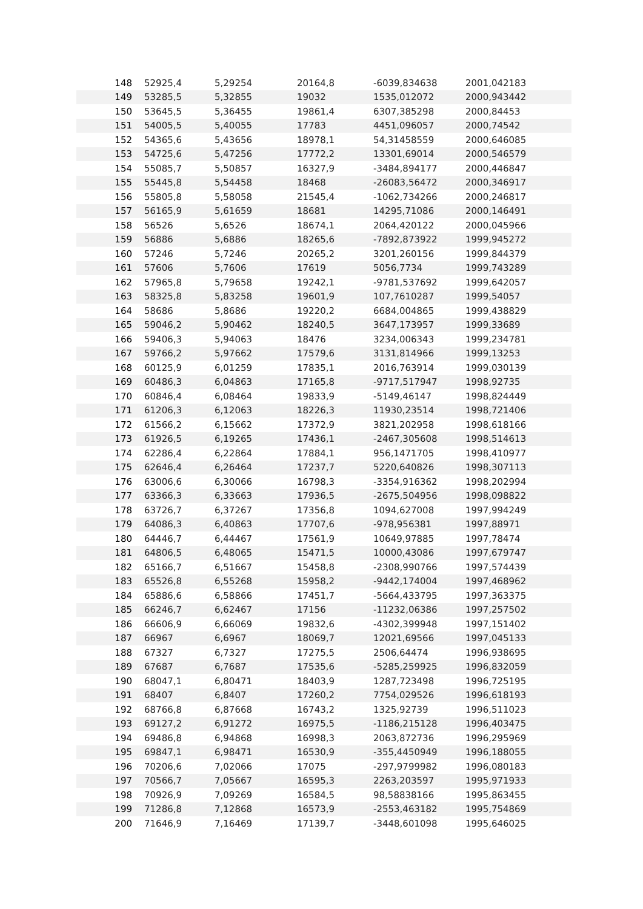| 148 | 52925,4 | 5,29254 | 20164,8 | -6039,834638 | 2001,042183 |
| 149 | 53285,5 | 5,32855 | 19032 | 1535,012072 | 2000,943442 |
| 150 | 53645,5 | 5,36455 | 19861,4 | 6307,385298 | 2000,84453 |
| 151 | 54005,5 | 5,40055 | 17783 | 4451,096057 | 2000,74542 |
| 152 | 54365,6 | 5,43656 | 18978,1 | 54,31458559 | 2000,646085 |
| 153 | 54725,6 | 5,47256 | 17772,2 | 13301,69014 | 2000,546579 |
| 154 | 55085,7 | 5,50857 | 16327,9 | -3484,894177 | 2000,446847 |
| 155 | 55445,8 | 5,54458 | 18468 | -26083,56472 | 2000,346917 |
| 156 | 55805,8 | 5,58058 | 21545,4 | -1062,734266 | 2000,246817 |
| 157 | 56165,9 | 5,61659 | 18681 | 14295,71086 | 2000,146491 |
| 158 | 56526 | 5,6526 | 18674,1 | 2064,420122 | 2000,045966 |
| 159 | 56886 | 5,6886 | 18265,6 | -7892,873922 | 1999,945272 |
| 160 | 57246 | 5,7246 | 20265,2 | 3201,260156 | 1999,844379 |
| 161 | 57606 | 5,7606 | 17619 | 5056,7734 | 1999,743289 |
| 162 | 57965,8 | 5,79658 | 19242,1 | -9781,537692 | 1999,642057 |
| 163 | 58325,8 | 5,83258 | 19601,9 | 107,7610287 | 1999,54057 |
| 164 | 58686 | 5,8686 | 19220,2 | 6684,004865 | 1999,438829 |
| 165 | 59046,2 | 5,90462 | 18240,5 | 3647,173957 | 1999,33689 |
| 166 | 59406,3 | 5,94063 | 18476 | 3234,006343 | 1999,234781 |
| 167 | 59766,2 | 5,97662 | 17579,6 | 3131,814966 | 1999,13253 |
| 168 | 60125,9 | 6,01259 | 17835,1 | 2016,763914 | 1999,030139 |
| 169 | 60486,3 | 6,04863 | 17165,8 | -9717,517947 | 1998,92735 |
| 170 | 60846,4 | 6,08464 | 19833,9 | -5149,46147 | 1998,824449 |
| 171 | 61206,3 | 6,12063 | 18226,3 | 11930,23514 | 1998,721406 |
| 172 | 61566,2 | 6,15662 | 17372,9 | 3821,202958 | 1998,618166 |
| 173 | 61926,5 | 6,19265 | 17436,1 | -2467,305608 | 1998,514613 |
| 174 | 62286,4 | 6,22864 | 17884,1 | 956,1471705 | 1998,410977 |
| 175 | 62646,4 | 6,26464 | 17237,7 | 5220,640826 | 1998,307113 |
| 176 | 63006,6 | 6,30066 | 16798,3 | -3354,916362 | 1998,202994 |
| 177 | 63366,3 | 6,33663 | 17936,5 | -2675,504956 | 1998,098822 |
| 178 | 63726,7 | 6,37267 | 17356,8 | 1094,627008 | 1997,994249 |
| 179 | 64086,3 | 6,40863 | 17707,6 | -978,956381 | 1997,88971 |
| 180 | 64446,7 | 6,44467 | 17561,9 | 10649,97885 | 1997,78474 |
| 181 | 64806,5 | 6,48065 | 15471,5 | 10000,43086 | 1997,679747 |
| 182 | 65166,7 | 6,51667 | 15458,8 | -2308,990766 | 1997,574439 |
| 183 | 65526,8 | 6,55268 | 15958,2 | -9442,174004 | 1997,468962 |
| 184 | 65886,6 | 6,58866 | 17451,7 | -5664,433795 | 1997,363375 |
| 185 | 66246,7 | 6,62467 | 17156 | -11232,06386 | 1997,257502 |
| 186 | 66606,9 | 6,66069 | 19832,6 | -4302,399948 | 1997,151402 |
| 187 | 66967 | 6,6967 | 18069,7 | 12021,69566 | 1997,045133 |
| 188 | 67327 | 6,7327 | 17275,5 | 2506,64474 | 1996,938695 |
| 189 | 67687 | 6,7687 | 17535,6 | -5285,259925 | 1996,832059 |
| 190 | 68047,1 | 6,80471 | 18403,9 | 1287,723498 | 1996,725195 |
| 191 | 68407 | 6,8407 | 17260,2 | 7754,029526 | 1996,618193 |
| 192 | 68766,8 | 6,87668 | 16743,2 | 1325,92739 | 1996,511023 |
| 193 | 69127,2 | 6,91272 | 16975,5 | -1186,215128 | 1996,403475 |
| 194 | 69486,8 | 6,94868 | 16998,3 | 2063,872736 | 1996,295969 |
| 195 | 69847,1 | 6,98471 | 16530,9 | -355,4450949 | 1996,188055 |
| 196 | 70206,6 | 7,02066 | 17075 | -297,9799982 | 1996,080183 |
| 197 | 70566,7 | 7,05667 | 16595,3 | 2263,203597 | 1995,971933 |
| 198 | 70926,9 | 7,09269 | 16584,5 | 98,58838166 | 1995,863455 |
| 199 | 71286,8 | 7,12868 | 16573,9 | -2553,463182 | 1995,754869 |
| 200 | 71646,9 | 7,16469 | 17139,7 | -3448,601098 | 1995,646025 |